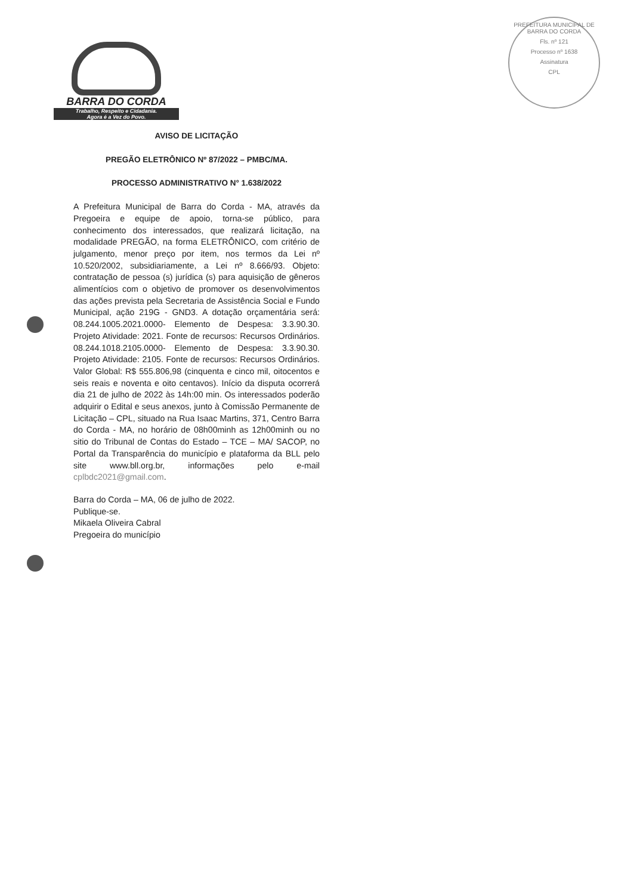BARRA DO CORDA
Trabalho, Respeito e Cidadania.
Agora é a Vez do Povo.
PREFEITURA MUNICIPAL DE BARRA DO CORDA
Fls. nº 121
Processo nº 1638
Assinatura
CPL
AVISO DE LICITAÇÃO
PREGÃO ELETRÔNICO Nº 87/2022 – PMBC/MA.
PROCESSO ADMINISTRATIVO N° 1.638/2022
A Prefeitura Municipal de Barra do Corda - MA, através da Pregoeira e equipe de apoio, torna-se público, para conhecimento dos interessados, que realizará licitação, na modalidade PREGÃO, na forma ELETRÔNICO, com critério de julgamento, menor preço por item, nos termos da Lei nº 10.520/2002, subsidiariamente, a Lei nº 8.666/93. Objeto: contratação de pessoa (s) jurídica (s) para aquisição de gêneros alimentícios com o objetivo de promover os desenvolvimentos das ações prevista pela Secretaria de Assistência Social e Fundo Municipal, ação 219G - GND3. A dotação orçamentária será: 08.244.1005.2021.0000- Elemento de Despesa: 3.3.90.30. Projeto Atividade: 2021. Fonte de recursos: Recursos Ordinários. 08.244.1018.2105.0000- Elemento de Despesa: 3.3.90.30. Projeto Atividade: 2105. Fonte de recursos: Recursos Ordinários. Valor Global: R$ 555.806,98 (cinquenta e cinco mil, oitocentos e seis reais e noventa e oito centavos). Início da disputa ocorrerá dia 21 de julho de 2022 às 14h:00 min. Os interessados poderão adquirir o Edital e seus anexos, junto à Comissão Permanente de Licitação – CPL, situado na Rua Isaac Martins, 371, Centro Barra do Corda - MA, no horário de 08h00minh as 12h00minh ou no sitio do Tribunal de Contas do Estado – TCE – MA/ SACOP, no Portal da Transparência do município e plataforma da BLL pelo site www.bll.org.br, informações pelo e-mail cplbdc2021@gmail.com.
Barra do Corda – MA, 06 de julho de 2022.
Publique-se.
Mikaela Oliveira Cabral
Pregoeira do município